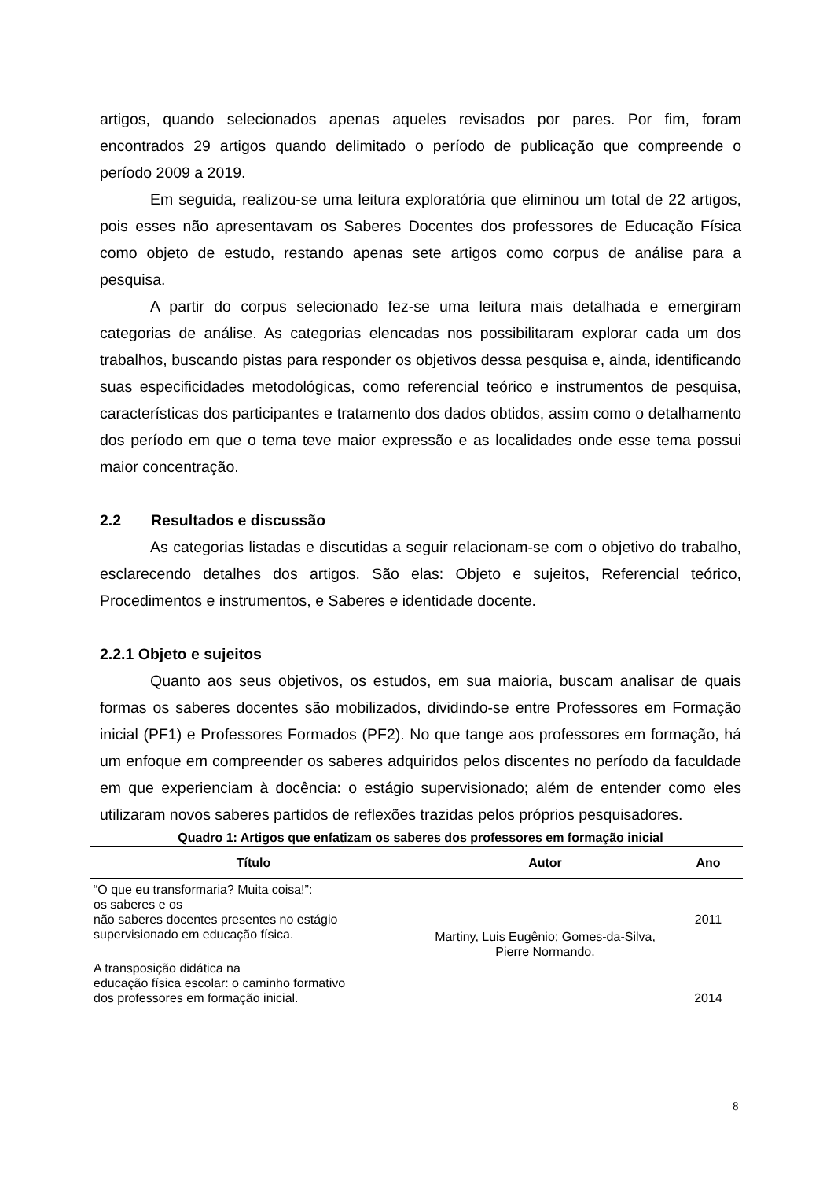artigos, quando selecionados apenas aqueles revisados por pares. Por fim, foram encontrados 29 artigos quando delimitado o período de publicação que compreende o período 2009 a 2019.
Em seguida, realizou-se uma leitura exploratória que eliminou um total de 22 artigos, pois esses não apresentavam os Saberes Docentes dos professores de Educação Física como objeto de estudo, restando apenas sete artigos como corpus de análise para a pesquisa.
A partir do corpus selecionado fez-se uma leitura mais detalhada e emergiram categorias de análise. As categorias elencadas nos possibilitaram explorar cada um dos trabalhos, buscando pistas para responder os objetivos dessa pesquisa e, ainda, identificando suas especificidades metodológicas, como referencial teórico e instrumentos de pesquisa, características dos participantes e tratamento dos dados obtidos, assim como o detalhamento dos período em que o tema teve maior expressão e as localidades onde esse tema possui maior concentração.
2.2 Resultados e discussão
As categorias listadas e discutidas a seguir relacionam-se com o objetivo do trabalho, esclarecendo detalhes dos artigos. São elas: Objeto e sujeitos, Referencial teórico, Procedimentos e instrumentos, e Saberes e identidade docente.
2.2.1 Objeto e sujeitos
Quanto aos seus objetivos, os estudos, em sua maioria, buscam analisar de quais formas os saberes docentes são mobilizados, dividindo-se entre Professores em Formação inicial (PF1) e Professores Formados (PF2). No que tange aos professores em formação, há um enfoque em compreender os saberes adquiridos pelos discentes no período da faculdade em que experienciam à docência: o estágio supervisionado; além de entender como eles utilizaram novos saberes partidos de reflexões trazidas pelos próprios pesquisadores.
Quadro 1: Artigos que enfatizam os saberes dos professores em formação inicial
| Título | Autor | Ano |
| --- | --- | --- |
| “O que eu transformaria? Muita coisa!”: os saberes e os não saberes docentes presentes no estágio supervisionado em educação física. | Martiny, Luis Eugênio; Gomes-da-Silva, Pierre Normando. | 2011 |
| A transposição didática na educação física escolar: o caminho formativo dos professores em formação inicial. | | 2014 |
8